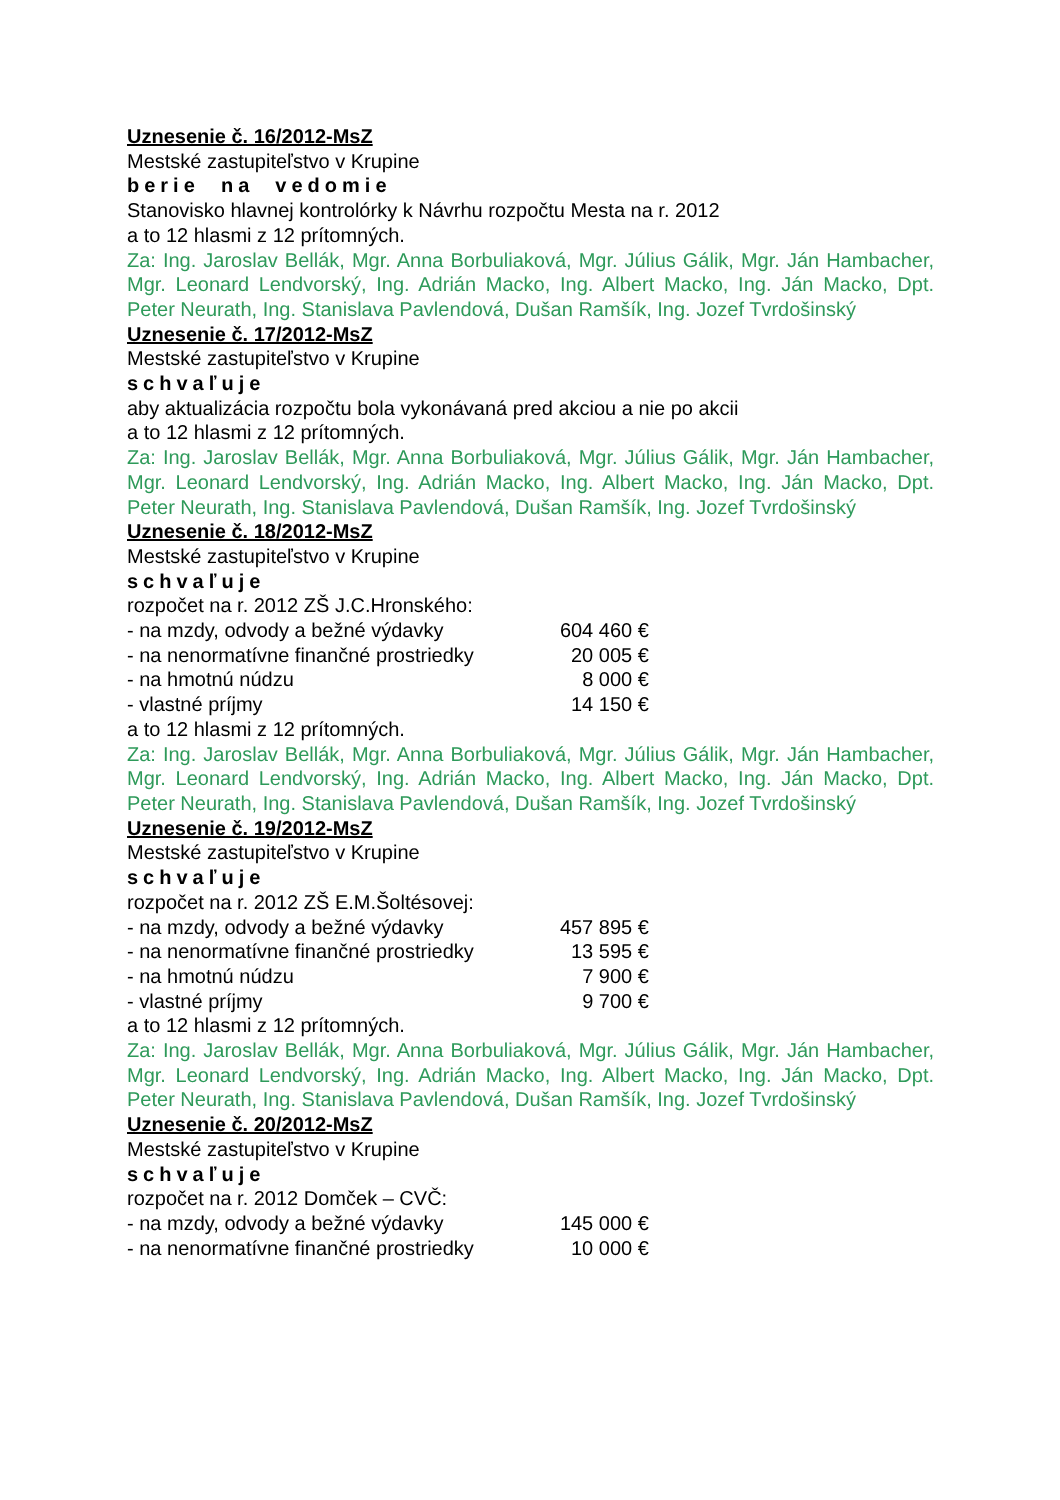Uznesenie č. 16/2012-MsZ
Mestské zastupiteľstvo v Krupine
berie na vedomie
Stanovisko hlavnej kontrolórky k Návrhu rozpočtu Mesta na r. 2012
a to 12 hlasmi z 12 prítomných.
Za: Ing. Jaroslav Bellák, Mgr. Anna Borbuliaková, Mgr. Július Gálik, Mgr. Ján Hambacher, Mgr. Leonard Lendvorský, Ing. Adrián Macko, Ing. Albert Macko, Ing. Ján Macko, Dpt. Peter Neurath, Ing. Stanislava Pavlendová, Dušan Ramšík, Ing. Jozef Tvrdošinský
Uznesenie č. 17/2012-MsZ
Mestské zastupiteľstvo v Krupine
schvaľuje
aby aktualizácia rozpočtu bola vykonávaná pred akciou a nie po akcii
a to 12 hlasmi z 12 prítomných.
Za: Ing. Jaroslav Bellák, Mgr. Anna Borbuliaková, Mgr. Július Gálik, Mgr. Ján Hambacher, Mgr. Leonard Lendvorský, Ing. Adrián Macko, Ing. Albert Macko, Ing. Ján Macko, Dpt. Peter Neurath, Ing. Stanislava Pavlendová, Dušan Ramšík, Ing. Jozef Tvrdošinský
Uznesenie č. 18/2012-MsZ
Mestské zastupiteľstvo v Krupine
schvaľuje
rozpočet na r. 2012 ZŠ J.C.Hronského:
| - na mzdy, odvody a bežné výdavky | 604 460 € |
| - na nenormatívne finančné prostriedky | 20 005 € |
| - na hmotnú núdzu | 8 000 € |
| - vlastné príjmy | 14 150 € |
a to 12 hlasmi z 12 prítomných.
Za: Ing. Jaroslav Bellák, Mgr. Anna Borbuliaková, Mgr. Július Gálik, Mgr. Ján Hambacher, Mgr. Leonard Lendvorský, Ing. Adrián Macko, Ing. Albert Macko, Ing. Ján Macko, Dpt. Peter Neurath, Ing. Stanislava Pavlendová, Dušan Ramšík, Ing. Jozef Tvrdošinský
Uznesenie č. 19/2012-MsZ
Mestské zastupiteľstvo v Krupine
schvaľuje
rozpočet na r. 2012 ZŠ E.M.Šoltésovej:
| - na mzdy, odvody a bežné výdavky | 457 895 € |
| - na nenormatívne finančné prostriedky | 13 595 € |
| - na hmotnú núdzu | 7 900 € |
| - vlastné príjmy | 9 700 € |
a to 12 hlasmi z 12 prítomných.
Za: Ing. Jaroslav Bellák, Mgr. Anna Borbuliaková, Mgr. Július Gálik, Mgr. Ján Hambacher, Mgr. Leonard Lendvorský, Ing. Adrián Macko, Ing. Albert Macko, Ing. Ján Macko, Dpt. Peter Neurath, Ing. Stanislava Pavlendová, Dušan Ramšík, Ing. Jozef Tvrdošinský
Uznesenie č. 20/2012-MsZ
Mestské zastupiteľstvo v Krupine
schvaľuje
rozpočet na r. 2012 Domček – CVČ:
| - na mzdy, odvody a bežné výdavky | 145 000 € |
| - na nenormatívne finančné prostriedky | 10 000 € |